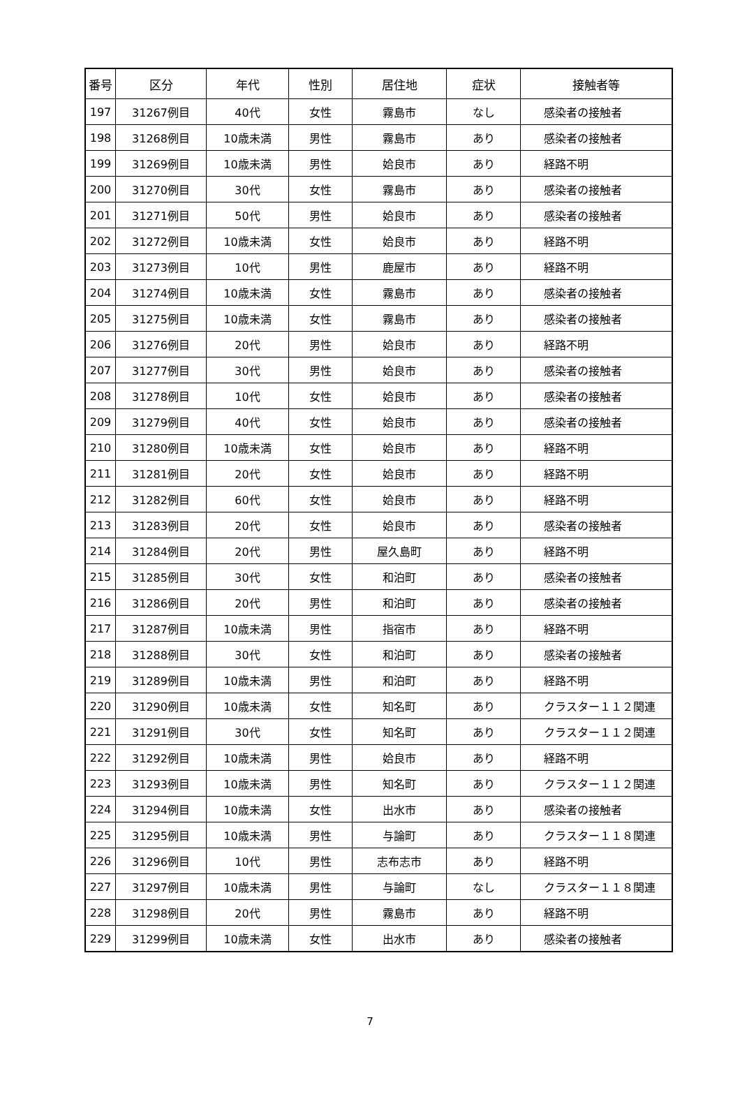| 番号 | 区分 | 年代 | 性別 | 居住地 | 症状 | 接触者等 |
| --- | --- | --- | --- | --- | --- | --- |
| 197 | 31267例目 | 40代 | 女性 | 霧島市 | なし | 感染者の接触者 |
| 198 | 31268例目 | 10歳未満 | 男性 | 霧島市 | あり | 感染者の接触者 |
| 199 | 31269例目 | 10歳未満 | 男性 | 姶良市 | あり | 経路不明 |
| 200 | 31270例目 | 30代 | 女性 | 霧島市 | あり | 感染者の接触者 |
| 201 | 31271例目 | 50代 | 男性 | 姶良市 | あり | 感染者の接触者 |
| 202 | 31272例目 | 10歳未満 | 女性 | 姶良市 | あり | 経路不明 |
| 203 | 31273例目 | 10代 | 男性 | 鹿屋市 | あり | 経路不明 |
| 204 | 31274例目 | 10歳未満 | 女性 | 霧島市 | あり | 感染者の接触者 |
| 205 | 31275例目 | 10歳未満 | 女性 | 霧島市 | あり | 感染者の接触者 |
| 206 | 31276例目 | 20代 | 男性 | 姶良市 | あり | 経路不明 |
| 207 | 31277例目 | 30代 | 男性 | 姶良市 | あり | 感染者の接触者 |
| 208 | 31278例目 | 10代 | 女性 | 姶良市 | あり | 感染者の接触者 |
| 209 | 31279例目 | 40代 | 女性 | 姶良市 | あり | 感染者の接触者 |
| 210 | 31280例目 | 10歳未満 | 女性 | 姶良市 | あり | 経路不明 |
| 211 | 31281例目 | 20代 | 女性 | 姶良市 | あり | 経路不明 |
| 212 | 31282例目 | 60代 | 女性 | 姶良市 | あり | 経路不明 |
| 213 | 31283例目 | 20代 | 女性 | 姶良市 | あり | 感染者の接触者 |
| 214 | 31284例目 | 20代 | 男性 | 屋久島町 | あり | 経路不明 |
| 215 | 31285例目 | 30代 | 女性 | 和泊町 | あり | 感染者の接触者 |
| 216 | 31286例目 | 20代 | 男性 | 和泊町 | あり | 感染者の接触者 |
| 217 | 31287例目 | 10歳未満 | 男性 | 指宿市 | あり | 経路不明 |
| 218 | 31288例目 | 30代 | 女性 | 和泊町 | あり | 感染者の接触者 |
| 219 | 31289例目 | 10歳未満 | 男性 | 和泊町 | あり | 経路不明 |
| 220 | 31290例目 | 10歳未満 | 女性 | 知名町 | あり | クラスター１１２関連 |
| 221 | 31291例目 | 30代 | 女性 | 知名町 | あり | クラスター１１２関連 |
| 222 | 31292例目 | 10歳未満 | 男性 | 姶良市 | あり | 経路不明 |
| 223 | 31293例目 | 10歳未満 | 男性 | 知名町 | あり | クラスター１１２関連 |
| 224 | 31294例目 | 10歳未満 | 女性 | 出水市 | あり | 感染者の接触者 |
| 225 | 31295例目 | 10歳未満 | 男性 | 与論町 | あり | クラスター１１８関連 |
| 226 | 31296例目 | 10代 | 男性 | 志布志市 | あり | 経路不明 |
| 227 | 31297例目 | 10歳未満 | 男性 | 与論町 | なし | クラスター１１８関連 |
| 228 | 31298例目 | 20代 | 男性 | 霧島市 | あり | 経路不明 |
| 229 | 31299例目 | 10歳未満 | 女性 | 出水市 | あり | 感染者の接触者 |
7